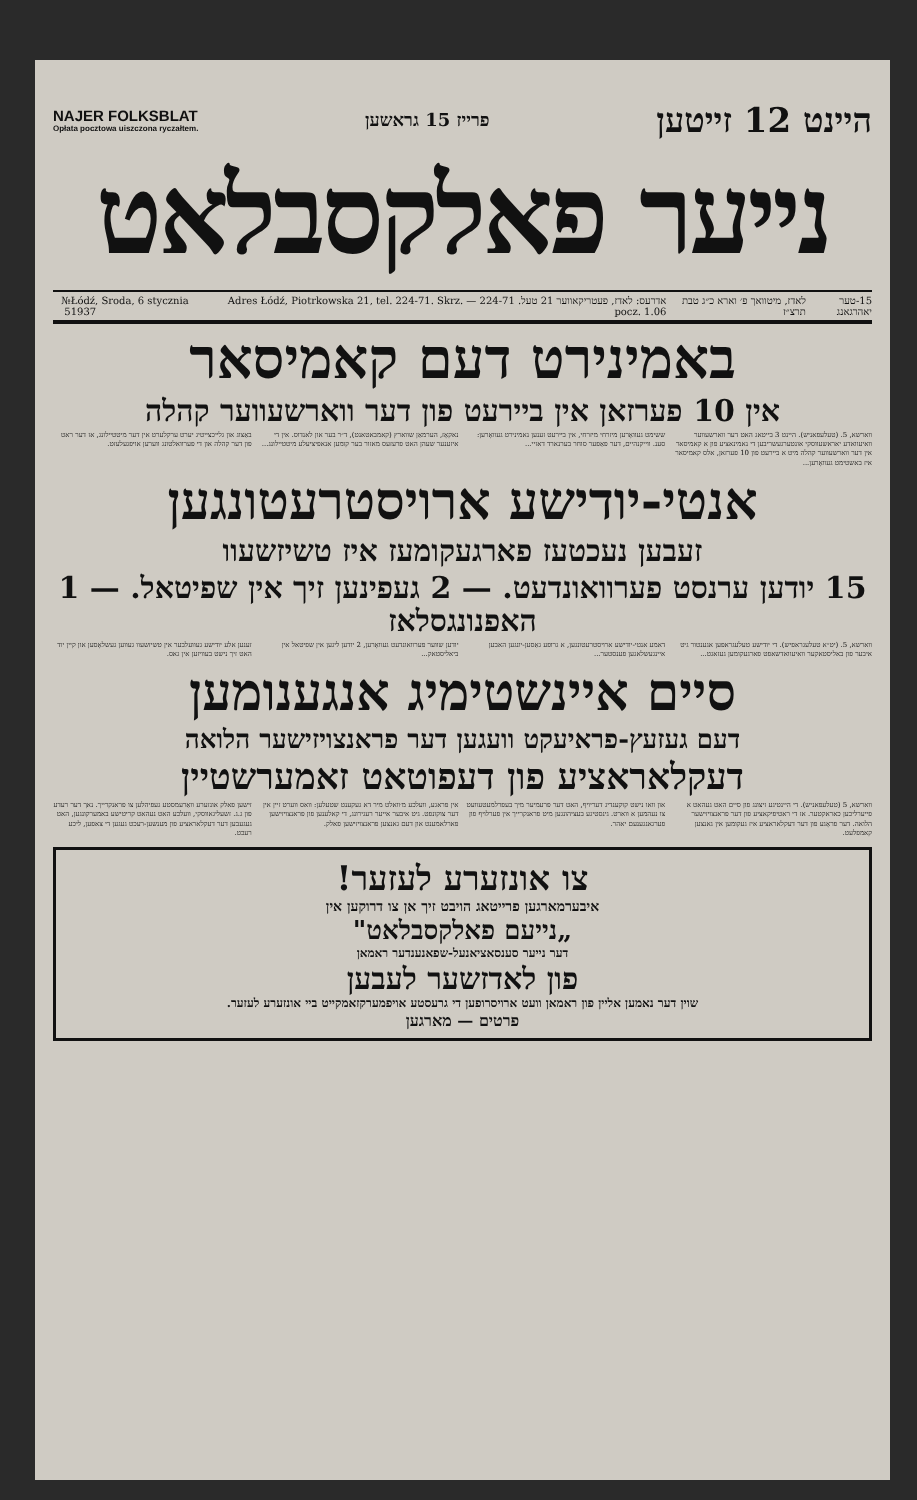היינט 12 זייטען
פרייז 15 גראשען
NAJER FOLKSBLAT
Opłata pocztowa uiszczona ryczałtem.
נייער פאלקסבלאט
15-טער יאהרגאנג לאדז, מיטוואך פ׳ וארא כ״ג טבת תרצ״ז אדרעס: לאדז, פעטריקאווער 21 טעל. 224-71 — Adres Łódź, Piotrkowska 21, tel. 224-71. Skrz. pocz. 1.06 Łódź, Sroda, 6 stycznia 1937 № 5
באמינירט דעם קאמיסאר
אין 10 פערזאן אין ביירעט פון דער ווארשעווער קהלה
ווארשא, 5. (טעלעפאניש). היינט 3 בייטאג האט דער ווארשעווער וואיעוואדע יאראשעווסקי אונטערגעשריבען די נאמינאציע פון א קאמיסאר אין דער ווארשעווער קהלה מיט א ביירעט פון 10 פערזאן, אלס קאמיסאר איז באשטימט געוואָרען...
ששימט געוואָרען מיזרחי מיזרחי, אין ביירעט זענען נאמינירט געוואָרען: סענ. ווייקנהיים, דער פאַפער סוחר בערנארד דאזיי...
נאקאָז, הערמאַן שווארץ (קאמבאטאנט), ד״ר בער און לאנדוס. אין די איזענער שעהן האט פרעזעס מאזור בער קומען אנאפיציעלע מיטטיילונג...
באַצוג און גלייכצייטיג יערט ערקלערט אין דער מיטטיילונג, אז דער ראט פון דער קהלה און די פערוואלטונג ווערען אויפגעלעזט.
אנטי-יודישע ארויסטרעטונגען
זעבען נעכטעז פארגעקומעז איז טשיזשעוו
15 יודען ערנסט פערוואונדעט. — 2 געפינען זיך אין שפיטאל. — 1 האפנונגסלאז
ווארשא, 5. (יט״א טעלעגראפיש). די יודישע טעלעגראפען אגענטור גיט איבער פון באליסטאקער וואיעוואדשאפט פארגעקומען געזאגט...
דאמע אנטי-יודישע ארויסטרעטונגען, א גרופע גאַסען-יונגען האבען איינגעשלאגען פענסטער...
יודען שווער פערוואונדעט געוואָרען, 2 יודען ליגען אין שפיטאל אין ביאליסטאק...
זענען אלע יודישע געוועלבער אין טשיזשעוו געווען געשלאָסען און קיין יוד האט זיך נישט בעוויזען אין גאס.
סיים איינשטימיג אנגענומען
דעם געזעץ-פראיעקט וועגען דער פראנצויזישער הלואה
דעקלאראציע פון דעפוטאט זאמערשטיין
ווארשא, 5 (טעלעפאניש). די היינטיגע זיצונג פון סיים האט געהאט א פייערליכען כאראקטער. אז די ראטיפיקאציע פון דער פראנצויזישער הלואה. דער פראָגע פון דער דעקלאראציע איז געקומען אין גאנצען קאמפלעט.
און וואו נישט קוקענדיג דעריויף, האט דער פרעמיער מיך בעפרלמעטעוועט צו נעהמען א ווארט. גינסטיגע בעציהונגען מיט פראנקרייך אין פערלויף פון פערגאנגענעם יאהר.
אין פראגע, וועלכע מ׳וואלט מיר דא געקענט שטעלען: וואס ווערט זיין אין דער צוקונפט. גיט איבער אייער רעגירונג, די קאלענען פון פראנצויזישען פארלאמענט און דעם גאנצען פראנצויזישען פאלק.
זישען פאלק אונזערע וואַרעמסטע געפיהלען צו פראנקרייך. נאך דער רעדע פון ג.ג. זשעליגאווסקי, וועלכע האט נעהאט קריטישע באמערקונגען, האט געגעבען דער דעקלאראציע פון מענשען-רעכט געגען די צאפען, ליכע רעכט.
צו אונזערע לעזער!
איבערמארגען פרייטאג הויבט זיך אן צו דרוקען אין
„נייעם פאלקסבלאט"
דער נייער סענסאציאנעל-שפאנענדער ראמאן
פון לאדזשער לעבען
שוין דער נאמען אליין פון ראמאן וועט ארויסרופען די גרעסטע אויפמערקזאמקייט ביי אונזערע לעזער.
פרטים — מארגען